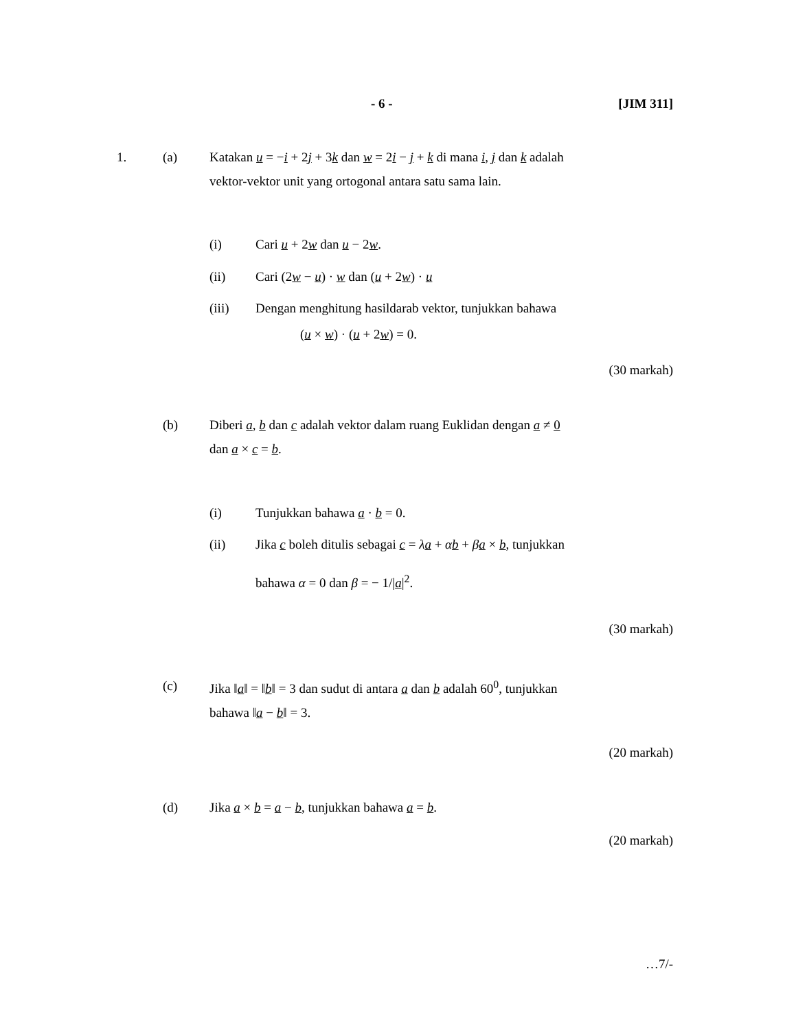- 6 - [JIM 311]
1. (a) Katakan u = −i + 2j + 3k dan w = 2i − j + k di mana i, j dan k adalah
vektor-vektor unit yang ortogonal antara satu sama lain.
(i) Cari u + 2w dan u − 2w.
(ii) Cari (2w − u) · w dan (u + 2w) · u
(iii) Dengan menghitung hasildarab vektor, tunjukkan bahawa
(u × w) · (u + 2w) = 0.
(30 markah)
(b) Diberi a, b dan c adalah vektor dalam ruang Euklidan dengan a ≠ 0
dan a × c = b.
(i) Tunjukkan bahawa a · b = 0.
(ii) Jika c boleh ditulis sebagai c = λa + αb + βa × b, tunjukkan
bahawa α = 0 dan β = − 1/|a|<sup>2</sup>.
(30 markah)
(c) Jika ‖a‖ = ‖b‖ = 3 dan sudut di antara a dan b adalah 60<sup>0</sup>, tunjukkan
bahawa ‖a − b‖ = 3.
(20 markah)
(d) Jika a × b = a − b, tunjukkan bahawa a = b.
(20 markah)
…7/-